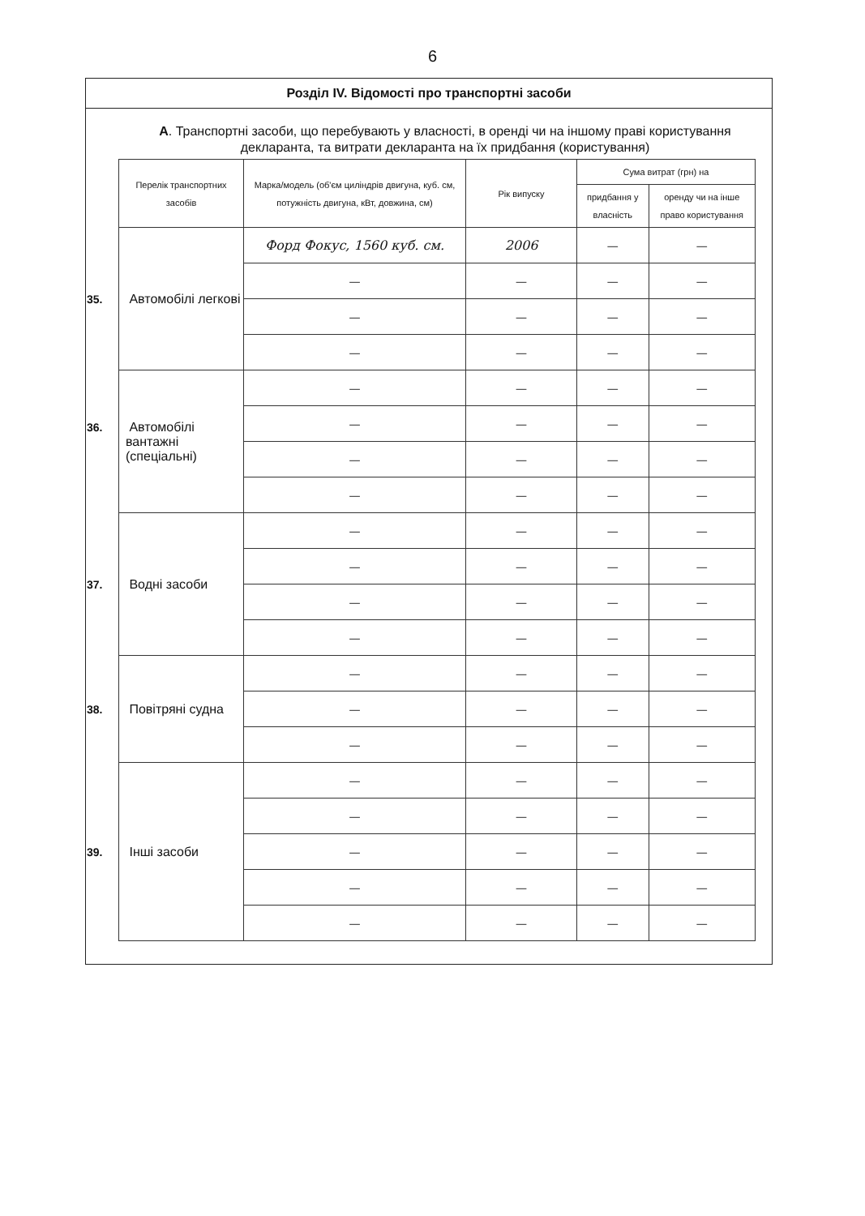6
Розділ IV. Відомості про транспортні засоби
А. Транспортні засоби, що перебувають у власності, в оренді чи на іншому праві користування декларанта, та витрати декларанта на їх придбання (користування)
| Перелік транспортних засобів | Марка/модель (об'єм циліндрів двигуна, куб. см, потужність двигуна, кВт, довжина, см) | Рік випуску | Сума витрат (грн) на | |
| --- | --- | --- | --- | --- |
| | | | придбання у власність | оренду чи на інше право користування |
| 35. Автомобілі легкові | Форд Фокус, 1560 куб. см. | 2006 | — | — |
| | — | — | — | — |
| | — | — | — | — |
| | — | — | — | — |
| 36. Автомобілі вантажні (спеціальні) | — | — | — | — |
| | — | — | — | — |
| | — | — | — | — |
| | — | — | — | — |
| 37. Водні засоби | — | — | — | — |
| | — | — | — | — |
| | — | — | — | — |
| | — | — | — | — |
| 38. Повітряні судна | — | — | — | — |
| | — | — | — | — |
| | — | — | — | — |
| 39. Інші засоби | — | — | — | — |
| | — | — | — | — |
| | — | — | — | — |
| | — | — | — | — |
| | — | — | — | — |